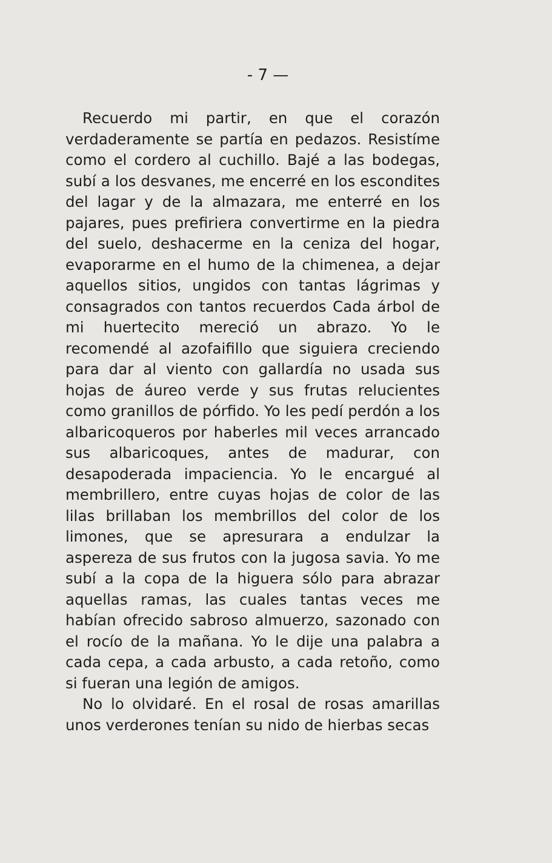- 7 —
Recuerdo mi partir, en que el corazón verdaderamente se partía en pedazos. Resistíme como el cordero al cuchillo. Bajé a las bodegas, subí a los desvanes, me encerré en los escondites del lagar y de la almazara, me enterré en los pajares, pues prefiriera convertirme en la piedra del suelo, deshacerme en la ceniza del hogar, evaporarme en el humo de la chimenea, a dejar aquellos sitios, ungidos con tantas lágrimas y consagrados con tantos recuerdos Cada árbol de mi huertecito mereció un abrazo. Yo le recomendé al azofaifillo que siguiera creciendo para dar al viento con gallardía no usada sus hojas de áureo verde y sus frutas relucientes como granillos de pórfido. Yo les pedí perdón a los albaricoqueros por haberles mil veces arrancado sus albaricoques, antes de madurar, con desapoderada impaciencia. Yo le encargué al membrillero, entre cuyas hojas de color de las lilas brillaban los membrillos del color de los limones, que se apresurara a endulzar la aspereza de sus frutos con la jugosa savia. Yo me subí a la copa de la higuera sólo para abrazar aquellas ramas, las cuales tantas veces me habían ofrecido sabroso almuerzo, sazonado con el rocío de la mañana. Yo le dije una palabra a cada cepa, a cada arbusto, a cada retoño, como si fueran una legión de amigos.
No lo olvidaré. En el rosal de rosas amarillas unos verderones tenían su nido de hierbas secas